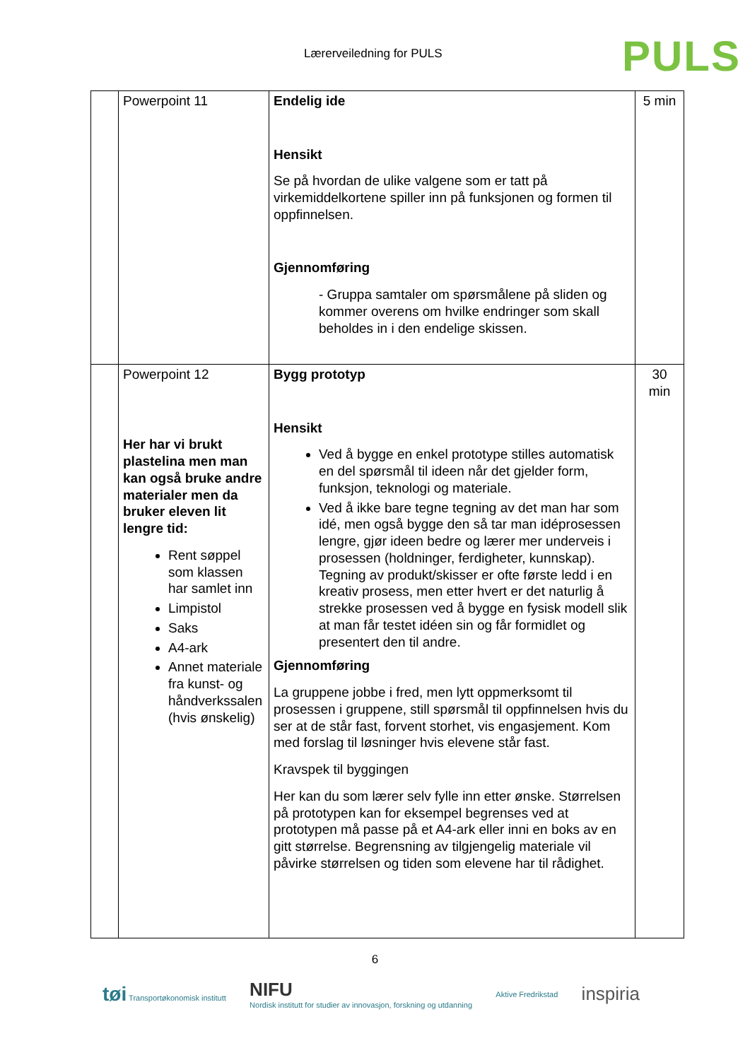Lærerveiledning for PULS PULS
| | Powerpoint 11 | Endelig ide Hensikt Se på hvordan de ulike valgene som er tatt på virkemiddelkortene spiller inn på funksjonen og formen til oppfinnelsen. Gjennomføring - Gruppa samtaler om spørsmålene på sliden og kommer overens om hvilke endringer som skall beholdes in i den endelige skissen. | 5 min |
| | Powerpoint 12 Her har vi brukt plastelina men man kan også bruke andre materialer men da bruker eleven lit lengre tid: Rent søppel som klassen har samlet inn Limpistol Saks A4-ark Annet materiale fra kunst- og håndverkssalen (hvis ønskelig) | Bygg prototyp Hensikt Ved å bygge en enkel prototype stilles automatisk en del spørsmål til ideen når det gjelder form, funksjon, teknologi og materiale. Ved å ikke bare tegne tegning av det man har som idé, men også bygge den så tar man idéprosessen lengre, gjør ideen bedre og lærer mer underveis i prosessen (holdninger, ferdigheter, kunnskap). Tegning av produkt/skisser er ofte første ledd i en kreativ prosess, men etter hvert er det naturlig å strekke prosessen ved å bygge en fysisk modell slik at man får testet idéen sin og får formidlet og presentert den til andre. Gjennomføring La gruppene jobbe i fred, men lytt oppmerksomt til prosessen i gruppene, still spørsmål til oppfinnelsen hvis du ser at de står fast, forvent storhet, vis engasjement. Kom med forslag til løsninger hvis elevene står fast. Kravspek til byggingen Her kan du som lærer selv fylle inn etter ønske. Størrelsen på prototypen kan for eksempel begrenses ved at prototypen må passe på et A4-ark eller inni en boks av en gitt størrelse. Begrensning av tilgjengelig materiale vil påvirke størrelsen og tiden som elevene har til rådighet. | 30 min |
6
tøi Transportøkonomisk institutt NIFU
Nordisk institutt for studier av innovasjon, forskning og utdanning Aktive Fredrikstad inspiria